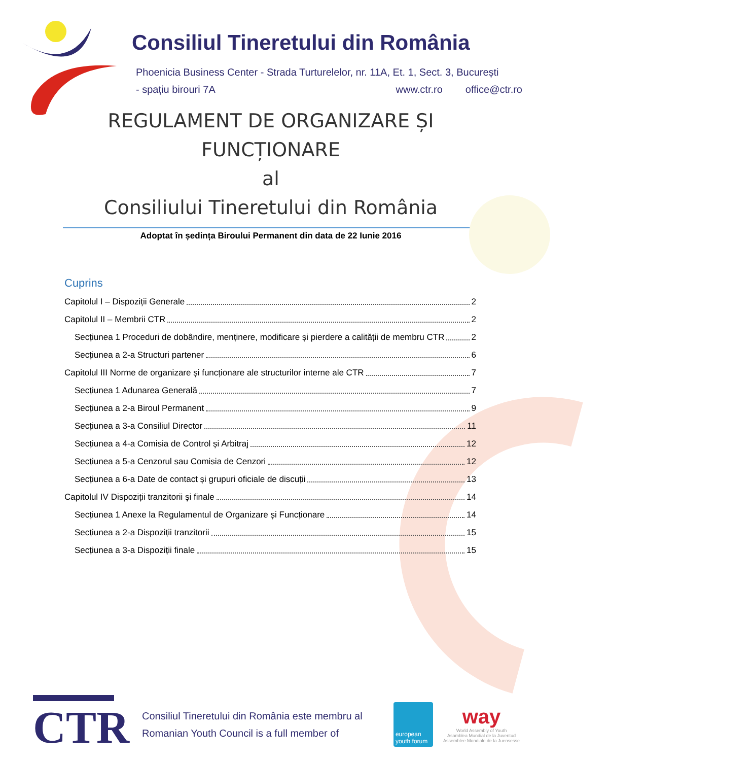Consiliul Tineretului din România
Phoenicia Business Center - Strada Turturelelor, nr. 11A, Et. 1, Sect. 3, București
- spațiu birouri 7A office@ctr.ro www.ctr.ro
REGULAMENT DE ORGANIZARE ȘI FUNCȚIONARE
al
Consiliului Tineretului din România
Adoptat în ședința Biroului Permanent din data de 22 Iunie 2016
Cuprins
Capitolul I – Dispoziții Generale 2
Capitolul II – Membrii CTR 2
Secțiunea 1 Proceduri de dobândire, menținere, modificare și pierdere a calității de membru CTR 2
Secțiunea a 2-a Structuri partener 6
Capitolul III Norme de organizare și funcționare ale structurilor interne ale CTR 7
Secțiunea 1 Adunarea Generală 7
Secțiunea a 2-a Biroul Permanent 9
Secțiunea a 3-a Consiliul Director 11
Secțiunea a 4-a Comisia de Control și Arbitraj 12
Secțiunea a 5-a Cenzorul sau Comisia de Cenzori 12
Secțiunea a 6-a Date de contact și grupuri oficiale de discuții 13
Capitolul IV Dispoziții tranzitorii și finale 14
Secțiunea 1 Anexe la Regulamentul de Organizare și Funcționare 14
Secțiunea a 2-a Dispoziții tranzitorii 15
Secțiunea a 3-a Dispoziții finale 15
CTR
Consiliul Tineretului din România este membru al
Romanian Youth Council is a full member of
european youth forum
way
World Assembly of Youth
Asamblea Mundial de la Juventud
Assemblee Mondiale de la Juensesse